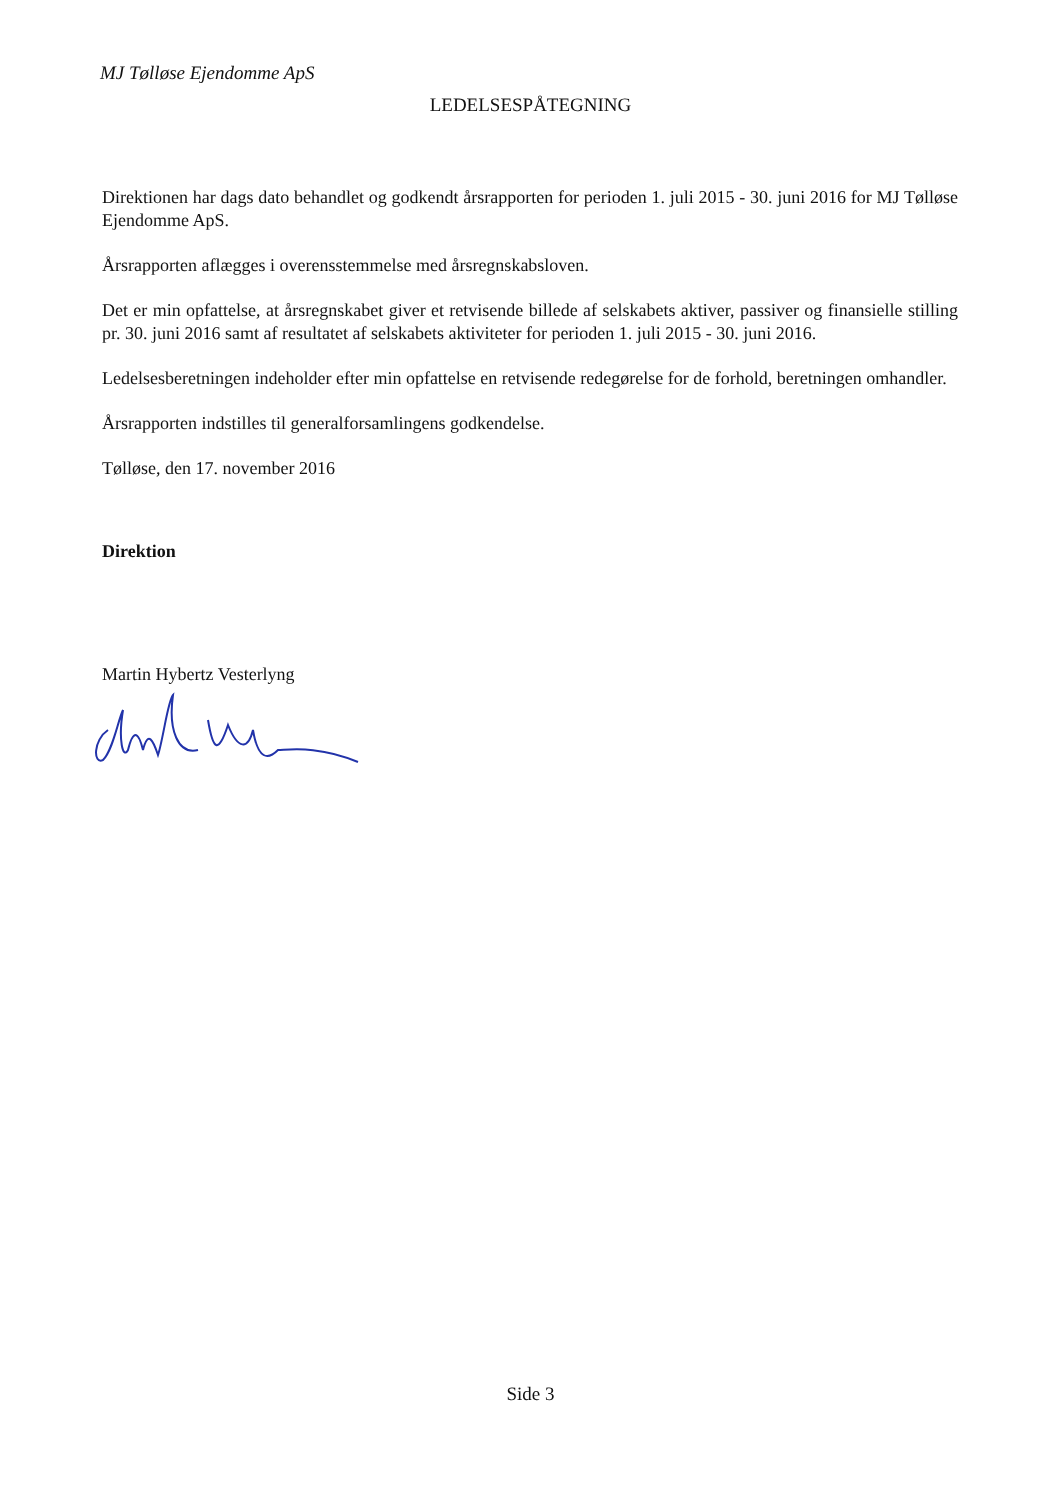MJ Tølløse Ejendomme ApS
LEDELSESPÅTEGNING
Direktionen har dags dato behandlet og godkendt årsrapporten for perioden 1. juli 2015 - 30. juni 2016 for MJ Tølløse Ejendomme ApS.
Årsrapporten aflægges i overensstemmelse med årsregnskabsloven.
Det er min opfattelse, at årsregnskabet giver et retvisende billede af selskabets aktiver, passiver og finansielle stilling pr. 30. juni 2016 samt af resultatet af selskabets aktiviteter for perioden 1. juli 2015 - 30. juni 2016.
Ledelsesberetningen indeholder efter min opfattelse en retvisende redegørelse for de forhold, beretningen omhandler.
Årsrapporten indstilles til generalforsamlingens godkendelse.
Tølløse, den 17. november 2016
Direktion
Martin Hybertz Vesterlyng
Side 3